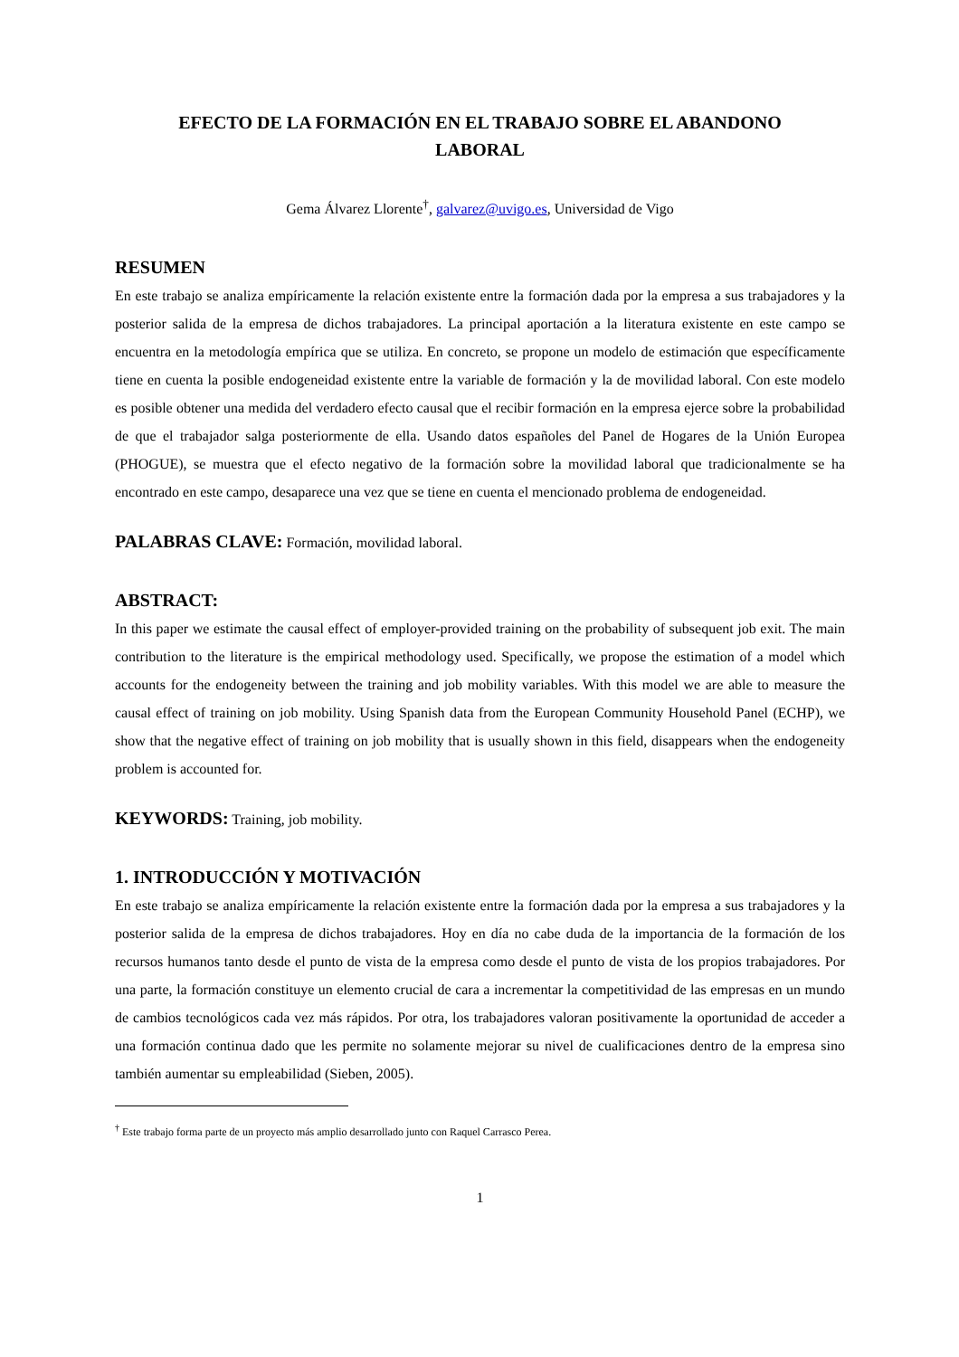EFECTO DE LA FORMACIÓN EN EL TRABAJO SOBRE EL ABANDONO
LABORAL
Gema Álvarez Llorente<sup>†</sup>, galvarez@uvigo.es, Universidad de Vigo
RESUMEN
En este trabajo se analiza empíricamente la relación existente entre la formación dada por la empresa a sus trabajadores y la posterior salida de la empresa de dichos trabajadores. La principal aportación a la literatura existente en este campo se encuentra en la metodología empírica que se utiliza. En concreto, se propone un modelo de estimación que específicamente tiene en cuenta la posible endogeneidad existente entre la variable de formación y la de movilidad laboral. Con este modelo es posible obtener una medida del verdadero efecto causal que el recibir formación en la empresa ejerce sobre la probabilidad de que el trabajador salga posteriormente de ella. Usando datos españoles del Panel de Hogares de la Unión Europea (PHOGUE), se muestra que el efecto negativo de la formación sobre la movilidad laboral que tradicionalmente se ha encontrado en este campo, desaparece una vez que se tiene en cuenta el mencionado problema de endogeneidad.
PALABRAS CLAVE: Formación, movilidad laboral.
ABSTRACT:
In this paper we estimate the causal effect of employer-provided training on the probability of subsequent job exit. The main contribution to the literature is the empirical methodology used. Specifically, we propose the estimation of a model which accounts for the endogeneity between the training and job mobility variables. With this model we are able to measure the causal effect of training on job mobility. Using Spanish data from the European Community Household Panel (ECHP), we show that the negative effect of training on job mobility that is usually shown in this field, disappears when the endogeneity problem is accounted for.
KEYWORDS: Training, job mobility.
1. INTRODUCCIÓN Y MOTIVACIÓN
En este trabajo se analiza empíricamente la relación existente entre la formación dada por la empresa a sus trabajadores y la posterior salida de la empresa de dichos trabajadores. Hoy en día no cabe duda de la importancia de la formación de los recursos humanos tanto desde el punto de vista de la empresa como desde el punto de vista de los propios trabajadores. Por una parte, la formación constituye un elemento crucial de cara a incrementar la competitividad de las empresas en un mundo de cambios tecnológicos cada vez más rápidos. Por otra, los trabajadores valoran positivamente la oportunidad de acceder a una formación continua dado que les permite no solamente mejorar su nivel de cualificaciones dentro de la empresa sino también aumentar su empleabilidad (Sieben, 2005).
<sup>†</sup> Este trabajo forma parte de un proyecto más amplio desarrollado junto con Raquel Carrasco Perea.
1